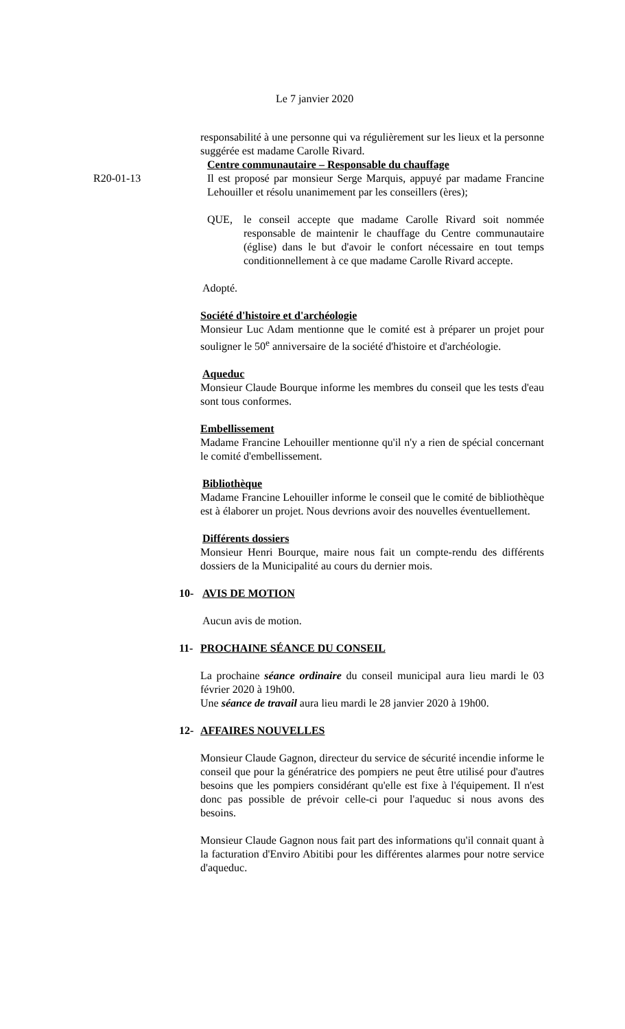Le 7 janvier 2020
responsabilité à une personne qui va régulièrement sur les lieux et la personne suggérée est madame Carolle Rivard.
Centre communautaire – Responsable du chauffage
R20-01-13
Il est proposé par monsieur Serge Marquis, appuyé par madame Francine Lehouiller et résolu unanimement par les conseillers (ères);
QUE, le conseil accepte que madame Carolle Rivard soit nommée responsable de maintenir le chauffage du Centre communautaire (église) dans le but d'avoir le confort nécessaire en tout temps conditionnellement à ce que madame Carolle Rivard accepte.
Adopté.
Société d'histoire et d'archéologie
Monsieur Luc Adam mentionne que le comité est à préparer un projet pour souligner le 50<sup>e</sup> anniversaire de la société d'histoire et d'archéologie.
Aqueduc
Monsieur Claude Bourque informe les membres du conseil que les tests d'eau sont tous conformes.
Embellissement
Madame Francine Lehouiller mentionne qu'il n'y a rien de spécial concernant le comité d'embellissement.
Bibliothèque
Madame Francine Lehouiller informe le conseil que le comité de bibliothèque est à élaborer un projet. Nous devrions avoir des nouvelles éventuellement.
Différents dossiers
Monsieur Henri Bourque, maire nous fait un compte-rendu des différents dossiers de la Municipalité au cours du dernier mois.
10-
AVIS DE MOTION
Aucun avis de motion.
11-
PROCHAINE SÉANCE DU CONSEIL
La prochaine séance ordinaire du conseil municipal aura lieu mardi le 03 février 2020 à 19h00.
Une séance de travail aura lieu mardi le 28 janvier 2020 à 19h00.
12-
AFFAIRES NOUVELLES
Monsieur Claude Gagnon, directeur du service de sécurité incendie informe le conseil que pour la génératrice des pompiers ne peut être utilisé pour d'autres besoins que les pompiers considérant qu'elle est fixe à l'équipement. Il n'est donc pas possible de prévoir celle-ci pour l'aqueduc si nous avons des besoins.
Monsieur Claude Gagnon nous fait part des informations qu'il connait quant à la facturation d'Enviro Abitibi pour les différentes alarmes pour notre service d'aqueduc.